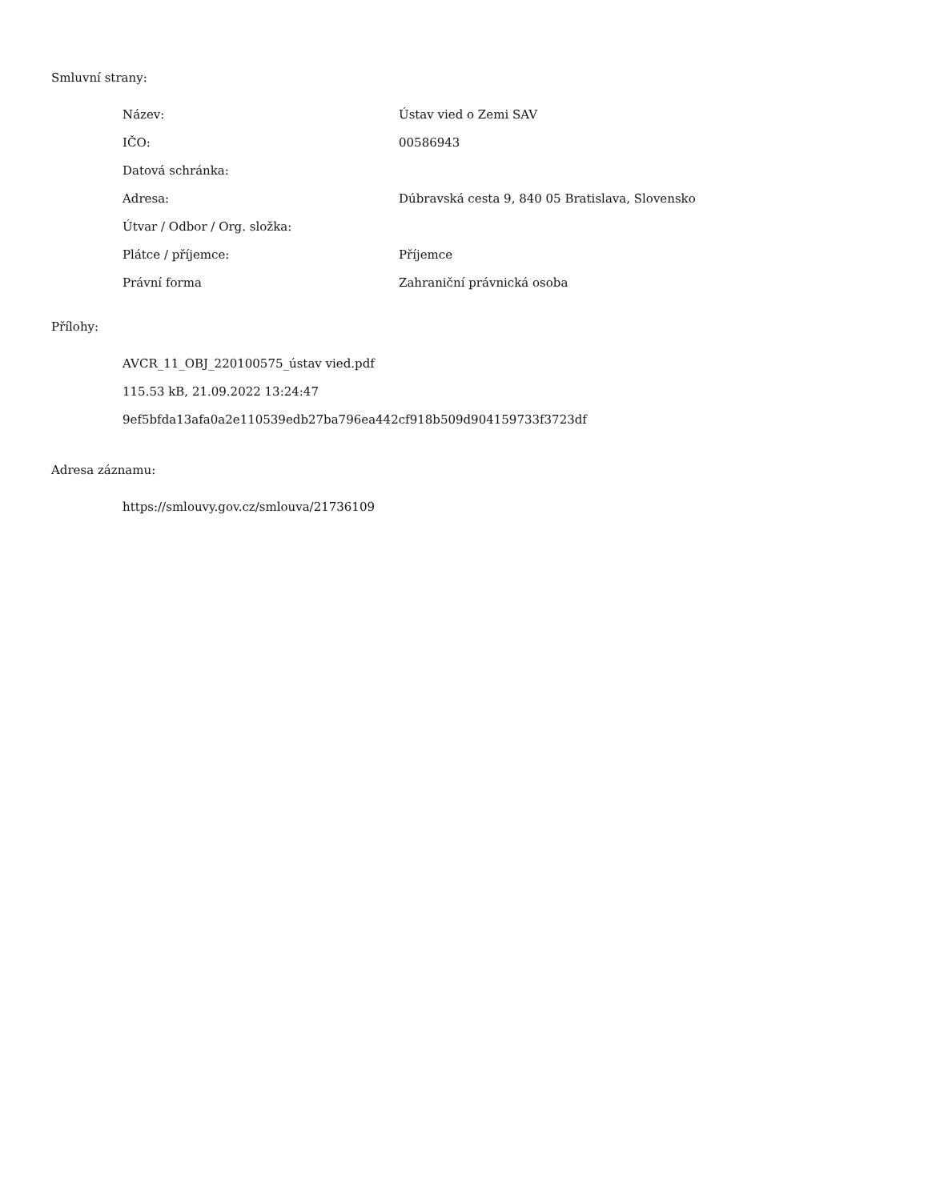Smluvní strany:
| Název: | Ústav vied o Zemi SAV |
| IČO: | 00586943 |
| Datová schránka: | |
| Adresa: | Dúbravská cesta 9, 840 05 Bratislava, Slovensko |
| Útvar / Odbor / Org. složka: | |
| Plátce / příjemce: | Příjemce |
| Právní forma | Zahraniční právnická osoba |
Přílohy:
AVCR_11_OBJ_220100575_ústav vied.pdf
115.53 kB, 21.09.2022 13:24:47
9ef5bfda13afa0a2e110539edb27ba796ea442cf918b509d904159733f3723df
Adresa záznamu:
https://smlouvy.gov.cz/smlouva/21736109